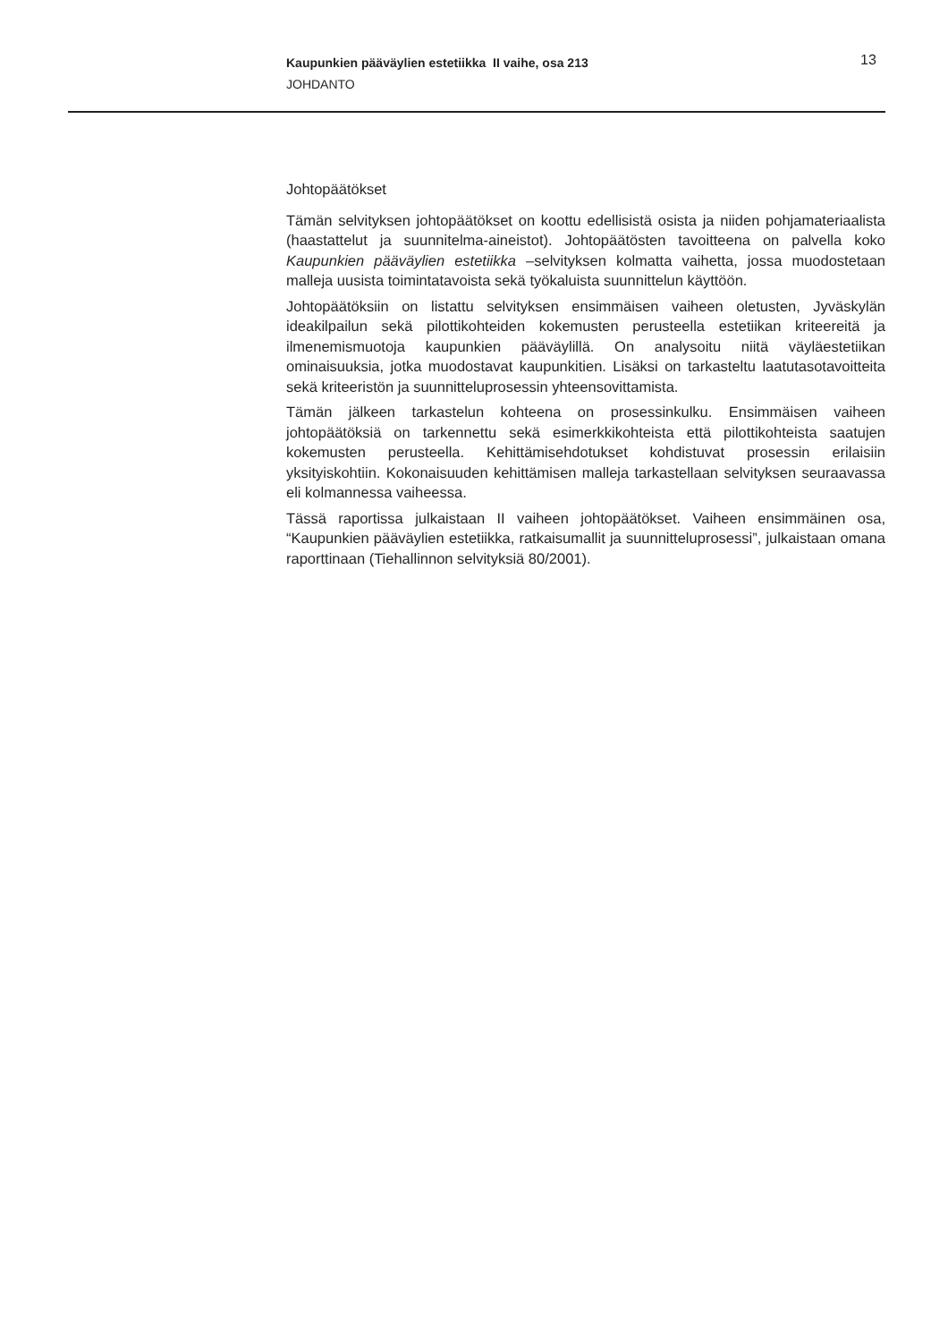Kaupunkien pääväylien estetiikka II vaihe, osa 213
JOHDANTO
13
Johtopäätökset
Tämän selvityksen johtopäätökset on koottu edellisistä osista ja niiden pohjamateriaalista (haastattelut ja suunnitelma-aineistot). Johtopäätösten tavoitteena on palvella koko Kaupunkien pääväylien estetiikka –selvityksen kolmatta vaihetta, jossa muodostetaan malleja uusista toimintatavoista sekä työkaluista suunnittelun käyttöön.
Johtopäätöksiin on listattu selvityksen ensimmäisen vaiheen oletusten, Jyväskylän ideakilpailun sekä pilottikohteiden kokemusten perusteella estetiikan kriteereitä ja ilmenemismuotoja kaupunkien pääväylillä. On analysoitu niitä väyläestetiikan ominaisuuksia, jotka muodostavat kaupunkitien. Lisäksi on tarkasteltu laatutasotavoitteita sekä kriteeristön ja suunnitteluprosessin yhteensovittamista.
Tämän jälkeen tarkastelun kohteena on prosessinkulku. Ensimmäisen vaiheen johtopäätöksiä on tarkennettu sekä esimerkkikohteista että pilottikohteista saatujen kokemusten perusteella. Kehittämisehdotukset kohdistuvat prosessin erilaisiin yksityiskohtiin. Kokonaisuuden kehittämisen malleja tarkastellaan selvityksen seuraavassa eli kolmannessa vaiheessa.
Tässä raportissa julkaistaan II vaiheen johtopäätökset. Vaiheen ensimmäinen osa, “Kaupunkien pääväylien estetiikka, ratkaisumallit ja suunnitteluprosessi”, julkaistaan omana raporttinaan (Tiehallinnon selvityksiä 80/2001).